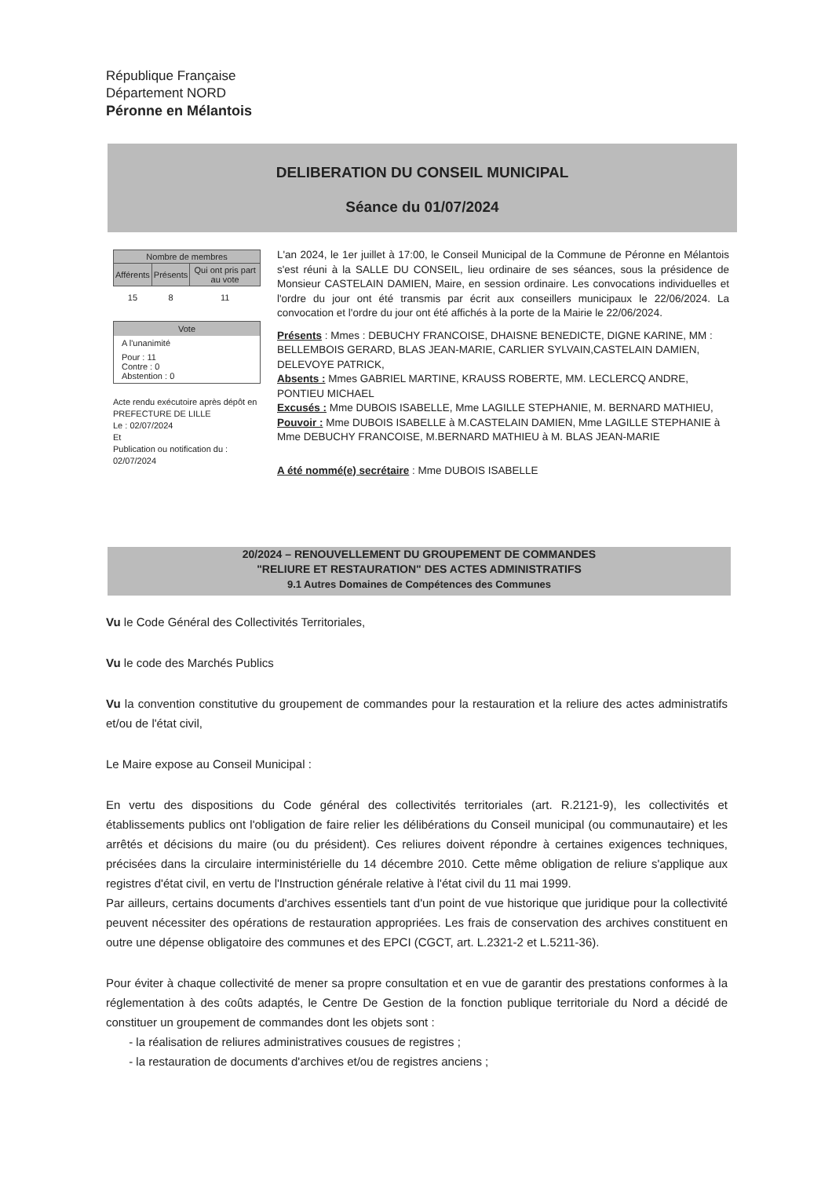République Française
Département NORD
Péronne en Mélantois
DELIBERATION DU CONSEIL MUNICIPAL
Séance du 01/07/2024
| Nombre de membres | | |
| --- | --- | --- |
| Afférents | Présents | Qui ont pris part au vote |
| 15 | 8 | 11 |
Vote
A l'unanimité
Pour : 11
Contre : 0
Abstention : 0
Acte rendu exécutoire après dépôt en PREFECTURE DE LILLE
Le : 02/07/2024
Et
Publication ou notification du :
02/07/2024
L'an 2024, le 1er juillet à 17:00, le Conseil Municipal de la Commune de Péronne en Mélantois s'est réuni à la SALLE DU CONSEIL, lieu ordinaire de ses séances, sous la présidence de Monsieur CASTELAIN DAMIEN, Maire, en session ordinaire. Les convocations individuelles et l'ordre du jour ont été transmis par écrit aux conseillers municipaux le 22/06/2024. La convocation et l'ordre du jour ont été affichés à la porte de la Mairie le 22/06/2024.
Présents : Mmes : DEBUCHY FRANCOISE, DHAISNE BENEDICTE, DIGNE KARINE, MM : BELLEMBOIS GERARD, BLAS JEAN-MARIE, CARLIER SYLVAIN,CASTELAIN DAMIEN, DELEVOYE PATRICK,
Absents : Mmes GABRIEL MARTINE, KRAUSS ROBERTE, MM. LECLERCQ ANDRE, PONTIEU MICHAEL
Excusés : Mme DUBOIS ISABELLE, Mme LAGILLE STEPHANIE, M. BERNARD MATHIEU,
Pouvoir : Mme DUBOIS ISABELLE à M.CASTELAIN DAMIEN, Mme LAGILLE STEPHANIE à Mme DEBUCHY FRANCOISE, M.BERNARD MATHIEU à M. BLAS JEAN-MARIE
A été nommé(e) secrétaire : Mme DUBOIS ISABELLE
20/2024 – RENOUVELLEMENT DU GROUPEMENT DE COMMANDES
"RELIURE ET RESTAURATION" DES ACTES ADMINISTRATIFS
9.1 Autres Domaines de Compétences des Communes
Vu le Code Général des Collectivités Territoriales,
Vu le code des Marchés Publics
Vu la convention constitutive du groupement de commandes pour la restauration et la reliure des actes administratifs et/ou de l'état civil,
Le Maire expose au Conseil Municipal :
En vertu des dispositions du Code général des collectivités territoriales (art. R.2121-9), les collectivités et établissements publics ont l'obligation de faire relier les délibérations du Conseil municipal (ou communautaire) et les arrêtés et décisions du maire (ou du président). Ces reliures doivent répondre à certaines exigences techniques, précisées dans la circulaire interministérielle du 14 décembre 2010. Cette même obligation de reliure s'applique aux registres d'état civil, en vertu de l'Instruction générale relative à l'état civil du 11 mai 1999.
Par ailleurs, certains documents d'archives essentiels tant d'un point de vue historique que juridique pour la collectivité peuvent nécessiter des opérations de restauration appropriées. Les frais de conservation des archives constituent en outre une dépense obligatoire des communes et des EPCI (CGCT, art. L.2321-2 et L.5211-36).
Pour éviter à chaque collectivité de mener sa propre consultation et en vue de garantir des prestations conformes à la réglementation à des coûts adaptés, le Centre De Gestion de la fonction publique territoriale du Nord a décidé de constituer un groupement de commandes dont les objets sont :
- la réalisation de reliures administratives cousues de registres ;
- la restauration de documents d'archives et/ou de registres anciens ;